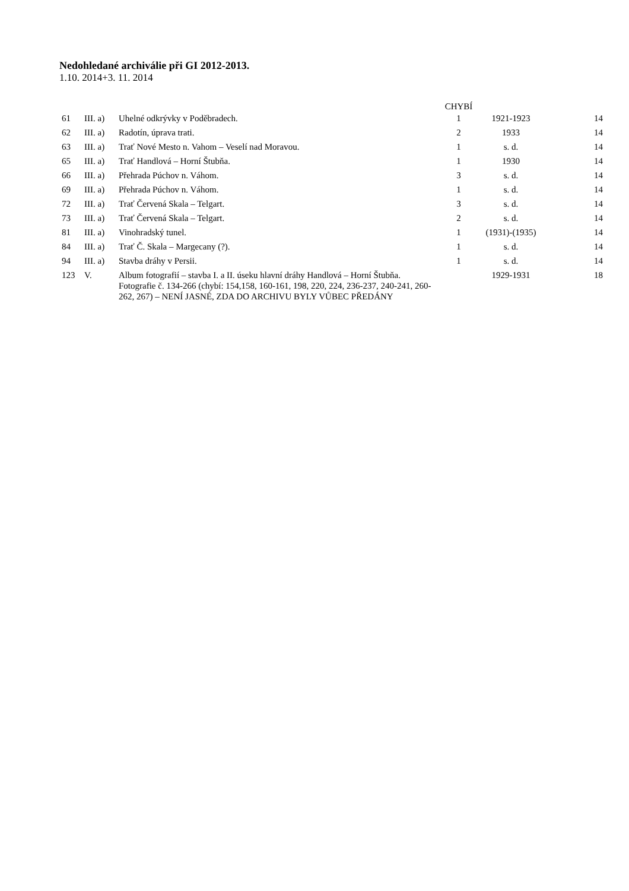Nedohledané archiválie při GI 2012-2013.
1.10. 2014+3. 11. 2014
| | | | CHYBÍ | | |
| --- | --- | --- | --- | --- | --- |
| 61 | III. a) | Uhelné odkrývky v Poděbradech. | 1 | 1921-1923 | 14 |
| 62 | III. a) | Radotín, úprava trati. | 2 | 1933 | 14 |
| 63 | III. a) | Trať Nové Mesto n. Vahom – Veselí nad Moravou. | 1 | s. d. | 14 |
| 65 | III. a) | Trať Handlová – Horní Štubňa. | 1 | 1930 | 14 |
| 66 | III. a) | Přehrada Púchov n. Váhom. | 3 | s. d. | 14 |
| 69 | III. a) | Přehrada Púchov n. Váhom. | 1 | s. d. | 14 |
| 72 | III. a) | Trať Červená Skala – Telgart. | 3 | s. d. | 14 |
| 73 | III. a) | Trať Červená Skala – Telgart. | 2 | s. d. | 14 |
| 81 | III. a) | Vinohradský tunel. | 1 | (1931)-(1935) | 14 |
| 84 | III. a) | Trať Č. Skala – Margecany (?). | 1 | s. d. | 14 |
| 94 | III. a) | Stavba dráhy v Persii. | 1 | s. d. | 14 |
| 123 | V. | Album fotografií – stavba I. a II. úseku hlavní dráhy Handlová – Horní Štubňa. Fotografie č. 134-266 (chybí: 154,158, 160-161, 198, 220, 224, 236-237, 240-241, 260-262, 267) – NENÍ JASNÉ, ZDA DO ARCHIVU BYLY VŮBEC PŘEDÁNY | | 1929-1931 | 18 |